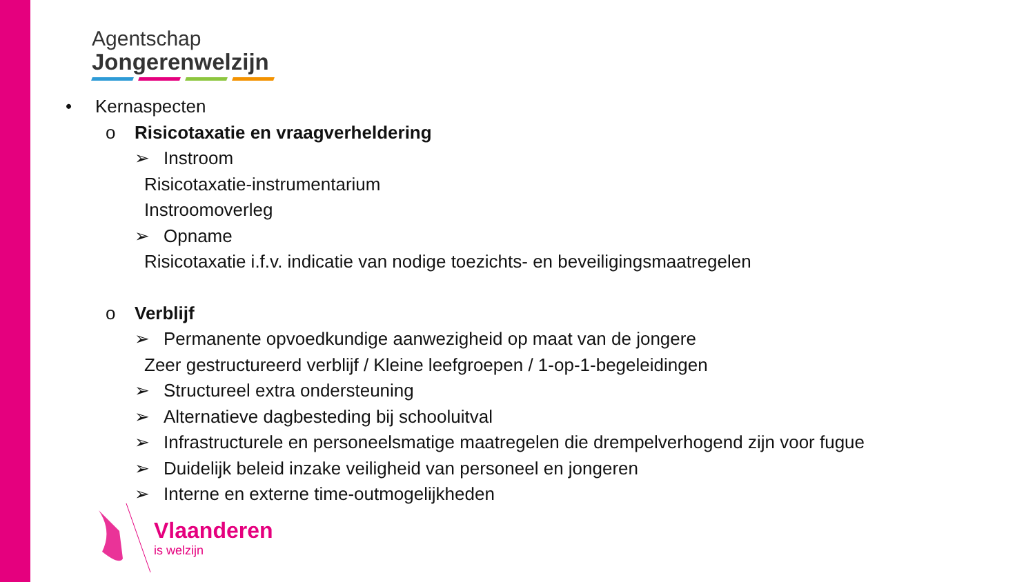Agentschap
Jongerenwelzijn
• Kernaspecten
o Risicotaxatie en vraagverheldering
➢ Instroom
Risicotaxatie-instrumentarium
Instroomoverleg
➢ Opname
Risicotaxatie i.f.v. indicatie van nodige toezichts- en beveiligingsmaatregelen
o Verblijf
➢ Permanente opvoedkundige aanwezigheid op maat van de jongere
Zeer gestructureerd verblijf / Kleine leefgroepen / 1-op-1-begeleidingen
➢ Structureel extra ondersteuning
➢ Alternatieve dagbesteding bij schooluitval
➢ Infrastructurele en personeelsmatige maatregelen die drempelverhogend zijn voor fugue
➢ Duidelijk beleid inzake veiligheid van personeel en jongeren
➢ Interne en externe time-outmogelijkheden
Vlaanderen
is welzijn